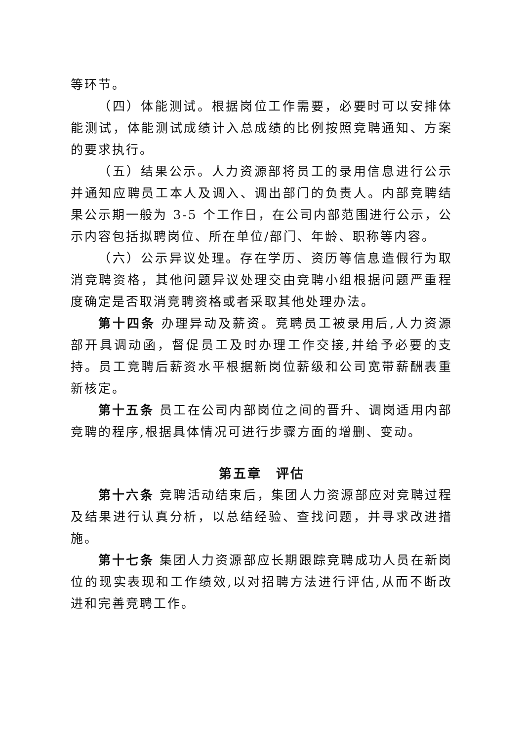等环节。
（四）体能测试。根据岗位工作需要，必要时可以安排体能测试，体能测试成绩计入总成绩的比例按照竞聘通知、方案的要求执行。
（五）结果公示。人力资源部将员工的录用信息进行公示并通知应聘员工本人及调入、调出部门的负责人。内部竞聘结果公示期一般为 3-5 个工作日，在公司内部范围进行公示，公示内容包括拟聘岗位、所在单位/部门、年龄、职称等内容。
（六）公示异议处理。存在学历、资历等信息造假行为取消竞聘资格，其他问题异议处理交由竞聘小组根据问题严重程度确定是否取消竞聘资格或者采取其他处理办法。
第十四条 办理异动及薪资。竞聘员工被录用后,人力资源部开具调动函，督促员工及时办理工作交接,并给予必要的支持。员工竞聘后薪资水平根据新岗位薪级和公司宽带薪酬表重新核定。
第十五条 员工在公司内部岗位之间的晋升、调岗适用内部竞聘的程序,根据具体情况可进行步骤方面的增删、变动。
第五章　评估
第十六条 竞聘活动结束后，集团人力资源部应对竞聘过程及结果进行认真分析，以总结经验、查找问题，并寻求改进措施。
第十七条 集团人力资源部应长期跟踪竞聘成功人员在新岗位的现实表现和工作绩效,以对招聘方法进行评估,从而不断改进和完善竞聘工作。